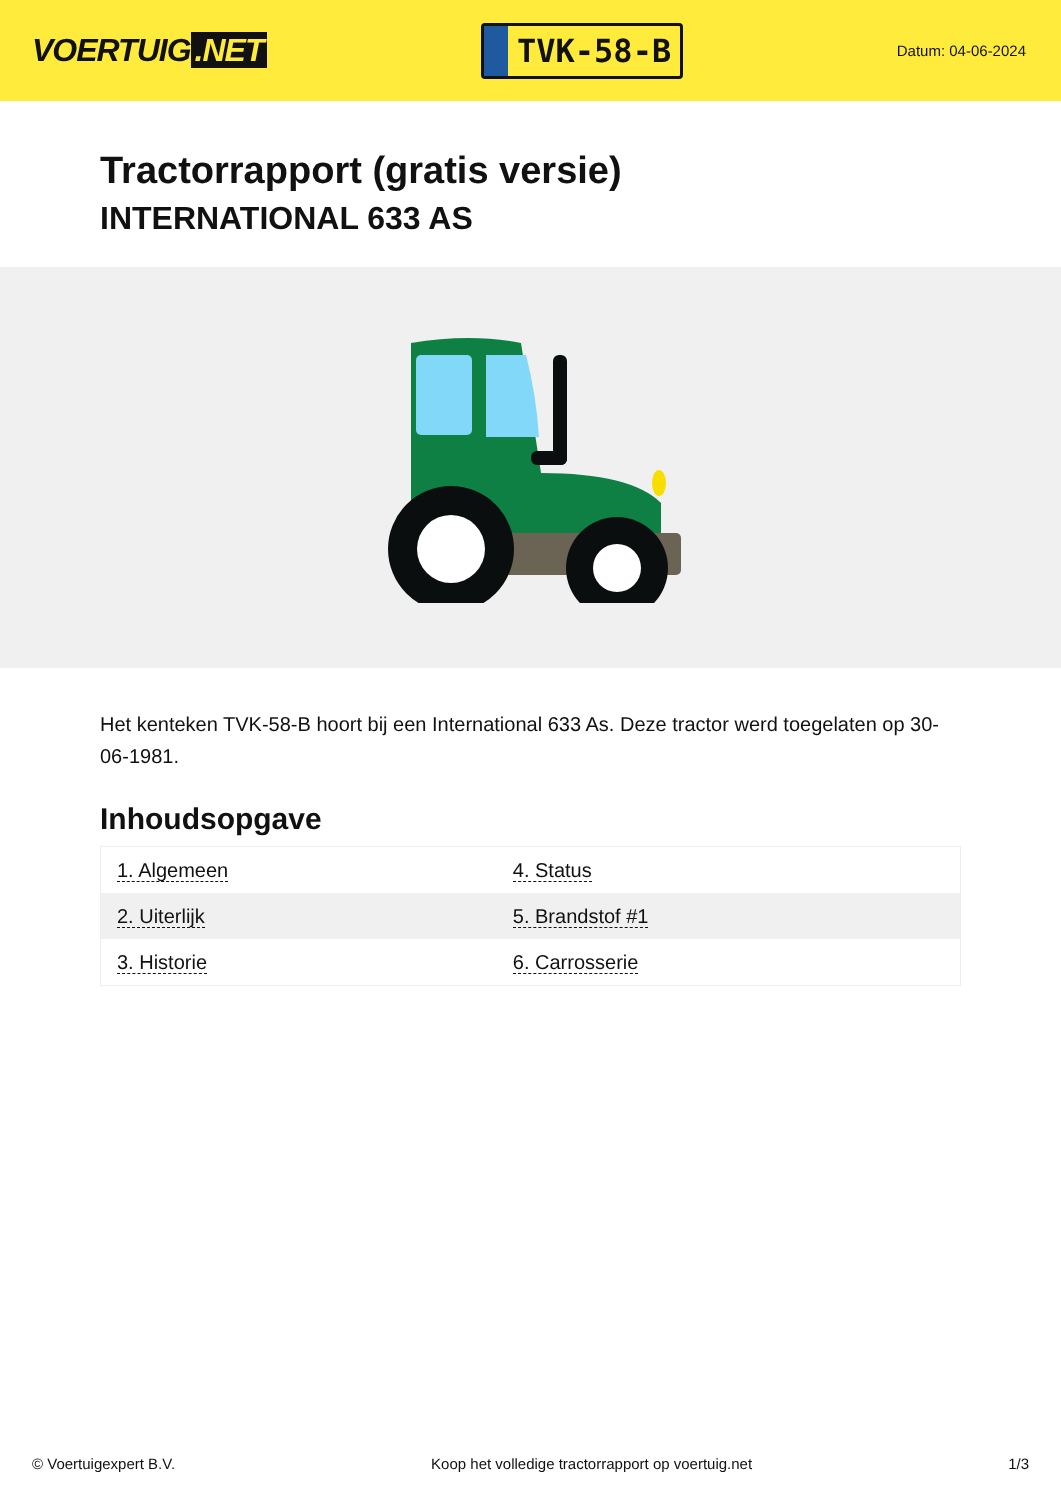VOERTUIG.NET
TVK-58-B
Datum: 04-06-2024
Tractorrapport (gratis versie)
INTERNATIONAL 633 AS
Het kenteken TVK-58-B hoort bij een International 633 As. Deze tractor werd toegelaten op 30-06-1981.
Inhoudsopgave
| 1. Algemeen | 4. Status |
| 2. Uiterlijk | 5. Brandstof #1 |
| 3. Historie | 6. Carrosserie |
© Voertuigexpert B.V. Koop het volledige tractorrapport op voertuig.net
1/3